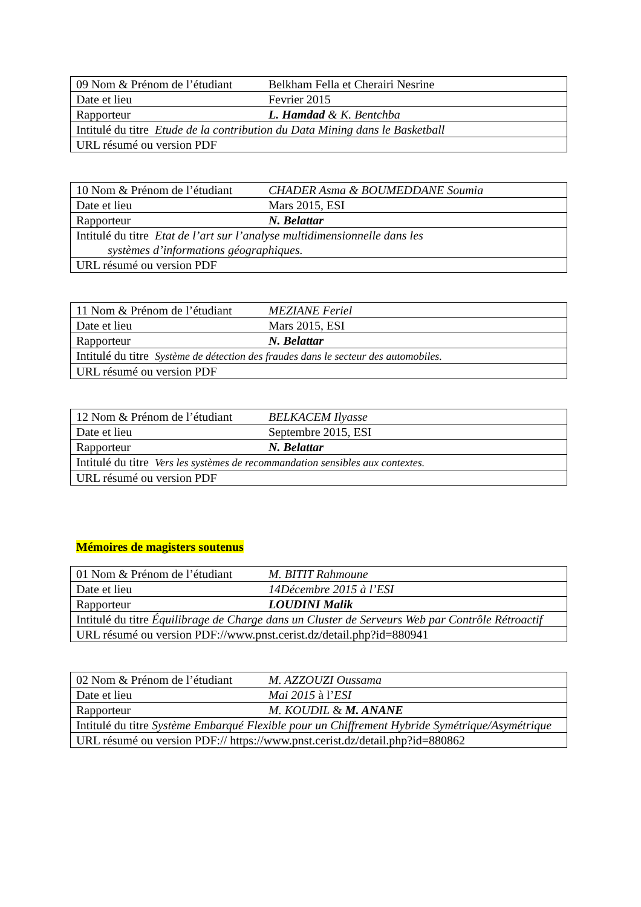| 09 Nom & Prénom de l’étudiant | Belkham Fella et Cherairi Nesrine |
| Date et lieu | Fevrier 2015 |
| Rapporteur | L. Hamdad & K. Bentchba |
| Intitulé du titre Etude de la contribution du Data Mining dans le Basketball | |
| URL résumé ou version PDF | |
| 10 Nom & Prénom de l’étudiant | CHADER Asma & BOUMEDDANE Soumia |
| Date et lieu | Mars 2015, ESI |
| Rapporteur | N. Belattar |
| Intitulé du titre Etat de l’art sur l’analyse multidimensionnelle dans les systèmes d’informations géographiques. | |
| URL résumé ou version PDF | |
| 11 Nom & Prénom de l’étudiant | MEZIANE Feriel |
| Date et lieu | Mars 2015, ESI |
| Rapporteur | N. Belattar |
| Intitulé du titre Système de détection des fraudes dans le secteur des automobiles. | |
| URL résumé ou version PDF | |
| 12 Nom & Prénom de l’étudiant | BELKACEM Ilyasse |
| Date et lieu | Septembre 2015, ESI |
| Rapporteur | N. Belattar |
| Intitulé du titre Vers les systèmes de recommandation sensibles aux contextes. | |
| URL résumé ou version PDF | |
Mémoires de magisters soutenus
| 01 Nom & Prénom de l’étudiant | M. BITIT Rahmoune |
| Date et lieu | 14Décembre 2015 à l’ESI |
| Rapporteur | LOUDINI Malik |
| Intitulé du titre Équilibrage de Charge dans un Cluster de Serveurs Web par Contrôle Rétroactif | |
| URL résumé ou version PDF://www.pnst.cerist.dz/detail.php?id=880941 | |
| 02 Nom & Prénom de l’étudiant | M. AZZOUZI Oussama |
| Date et lieu | Mai 2015 à l’ ESI |
| Rapporteur | M. KOUDIL & M. ANANE |
| Intitulé du titre Système Embarqué Flexible pour un Chiffrement Hybride Symétrique/Asymétrique | |
| URL résumé ou version PDF:// https://www.pnst.cerist.dz/detail.php?id=880862 | |